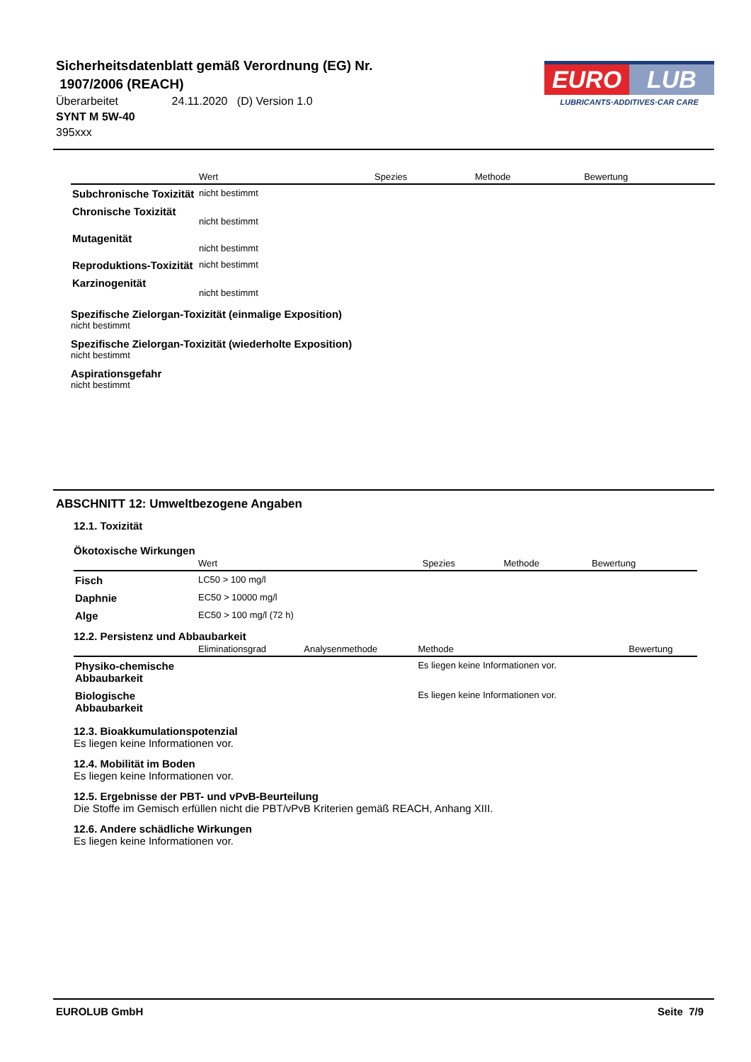Sicherheitsdatenblatt gemäß Verordnung (EG) Nr.
1907/2006 (REACH)
Überarbeitet 24.11.2020 (D) Version 1.0
SYNT M 5W-40
395xxx
EURO LUB
LUBRICANTS·ADDITIVES·CAR CARE
| | Wert | Spezies | Methode | Bewertung |
| --- | --- | --- | --- | --- |
| Subchronische Toxizität | nicht bestimmt | | | |
| Chronische Toxizität | nicht bestimmt | | | |
| Mutagenität | nicht bestimmt | | | |
| Reproduktions-Toxizität | nicht bestimmt | | | |
| Karzinogenität | nicht bestimmt | | | |
Spezifische Zielorgan-Toxizität (einmalige Exposition)
nicht bestimmt
Spezifische Zielorgan-Toxizität (wiederholte Exposition)
nicht bestimmt
Aspirationsgefahr
nicht bestimmt
ABSCHNITT 12: Umweltbezogene Angaben
12.1. Toxizität
Ökotoxische Wirkungen
| | Wert | Spezies | Methode | Bewertung |
| --- | --- | --- | --- | --- |
| Fisch | LC50 > 100 mg/l | | | |
| Daphnie | EC50 > 10000 mg/l | | | |
| Alge | EC50 > 100 mg/l (72 h) | | | |
12.2. Persistenz und Abbaubarkeit
| | Eliminationsgrad | Analysenmethode | Methode | Bewertung |
| --- | --- | --- | --- | --- |
| Physiko-chemische Abbaubarkeit | | | Es liegen keine Informationen vor. | |
| Biologische Abbaubarkeit | | | Es liegen keine Informationen vor. | |
12.3. Bioakkumulationspotenzial
Es liegen keine Informationen vor.
12.4. Mobilität im Boden
Es liegen keine Informationen vor.
12.5. Ergebnisse der PBT- und vPvB-Beurteilung
Die Stoffe im Gemisch erfüllen nicht die PBT/vPvB Kriterien gemäß REACH, Anhang XIII.
12.6. Andere schädliche Wirkungen
Es liegen keine Informationen vor.
EUROLUB GmbH Seite 7/9